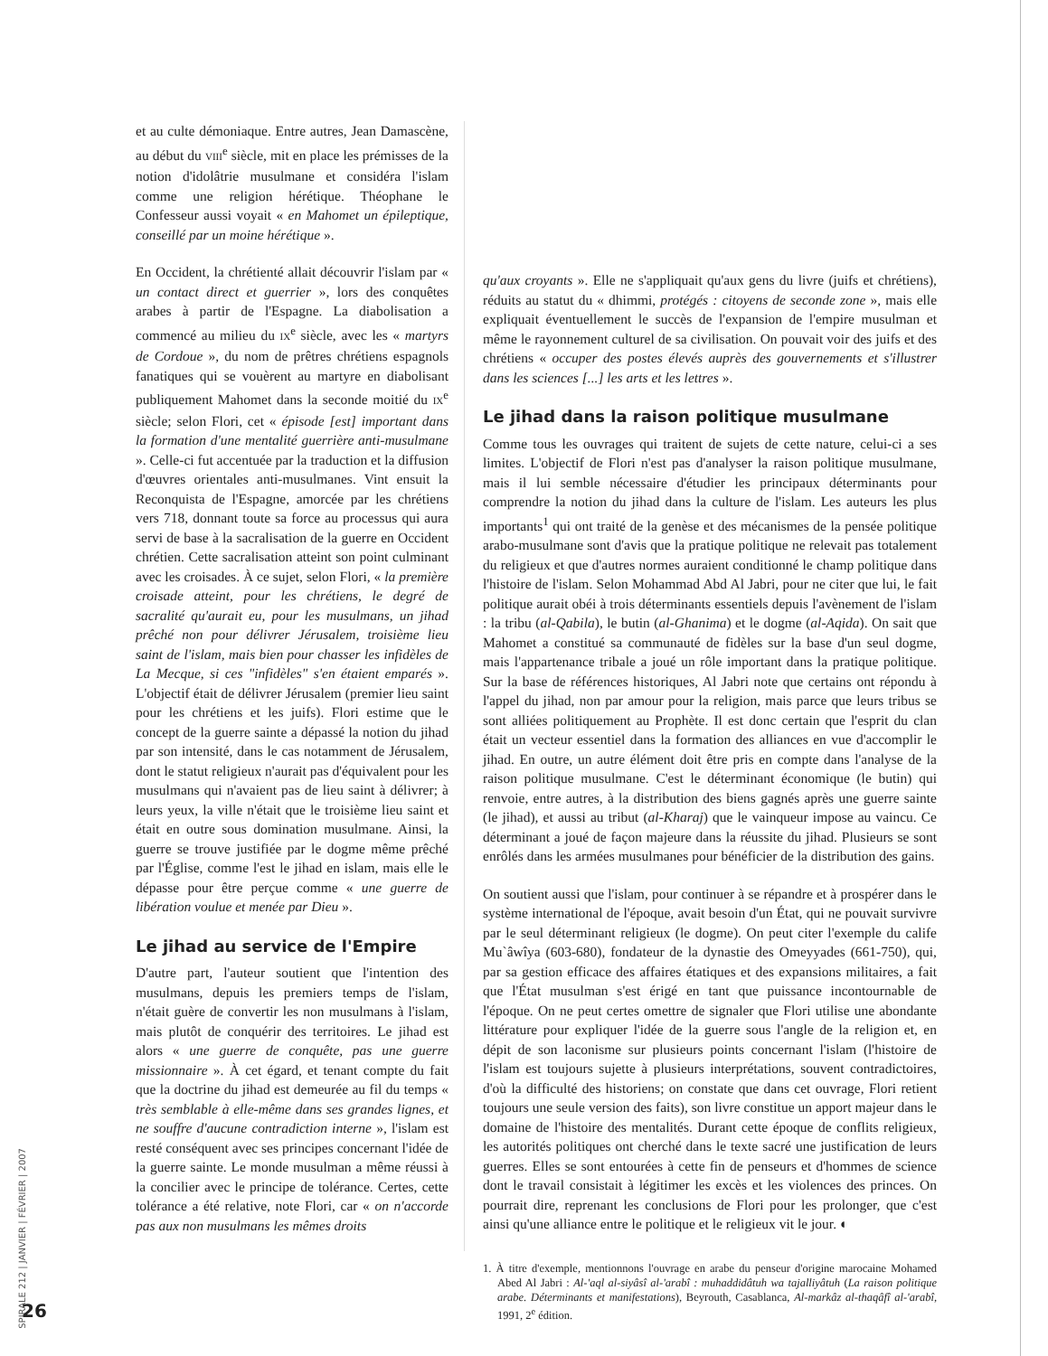et au culte démoniaque. Entre autres, Jean Damascène, au début du VIII<sup>e</sup> siècle, mit en place les prémisses de la notion d'idolâtrie musulmane et considéra l'islam comme une religion hérétique. Théophane le Confesseur aussi voyait « en Mahomet un épileptique, conseillé par un moine hérétique ».
En Occident, la chrétienté allait découvrir l'islam par « un contact direct et guerrier », lors des conquêtes arabes à partir de l'Espagne. La diabolisation a commencé au milieu du IX<sup>e</sup> siècle, avec les « martyrs de Cordoue », du nom de prêtres chrétiens espagnols fanatiques qui se vouèrent au martyre en diabolisant publiquement Mahomet dans la seconde moitié du IX<sup>e</sup> siècle; selon Flori, cet « épisode [est] important dans la formation d'une mentalité guerrière anti-musulmane ». Celle-ci fut accentuée par la traduction et la diffusion d'œuvres orientales anti-musulmanes. Vint ensuit la Reconquista de l'Espagne, amorcée par les chrétiens vers 718, donnant toute sa force au processus qui aura servi de base à la sacralisation de la guerre en Occident chrétien. Cette sacralisation atteint son point culminant avec les croisades. À ce sujet, selon Flori, « la première croisade atteint, pour les chrétiens, le degré de sacralité qu'aurait eu, pour les musulmans, un jihad prêché non pour délivrer Jérusalem, troisième lieu saint de l'islam, mais bien pour chasser les infidèles de La Mecque, si ces "infidèles" s'en étaient emparés ». L'objectif était de délivrer Jérusalem (premier lieu saint pour les chrétiens et les juifs). Flori estime que le concept de la guerre sainte a dépassé la notion du jihad par son intensité, dans le cas notamment de Jérusalem, dont le statut religieux n'aurait pas d'équivalent pour les musulmans qui n'avaient pas de lieu saint à délivrer; à leurs yeux, la ville n'était que le troisième lieu saint et était en outre sous domination musulmane. Ainsi, la guerre se trouve justifiée par le dogme même prêché par l'Église, comme l'est le jihad en islam, mais elle le dépasse pour être perçue comme « une guerre de libération voulue et menée par Dieu ».
Le jihad au service de l'Empire
D'autre part, l'auteur soutient que l'intention des musulmans, depuis les premiers temps de l'islam, n'était guère de convertir les non musulmans à l'islam, mais plutôt de conquérir des territoires. Le jihad est alors « une guerre de conquête, pas une guerre missionnaire ». À cet égard, et tenant compte du fait que la doctrine du jihad est demeurée au fil du temps « très semblable à elle-même dans ses grandes lignes, et ne souffre d'aucune contradiction interne », l'islam est resté conséquent avec ses principes concernant l'idée de la guerre sainte. Le monde musulman a même réussi à la concilier avec le principe de tolérance. Certes, cette tolérance a été relative, note Flori, car « on n'accorde pas aux non musulmans les mêmes droits
qu'aux croyants ». Elle ne s'appliquait qu'aux gens du livre (juifs et chrétiens), réduits au statut du « dhimmi, protégés : citoyens de seconde zone », mais elle expliquait éventuellement le succès de l'expansion de l'empire musulman et même le rayonnement culturel de sa civilisation. On pouvait voir des juifs et des chrétiens « occuper des postes élevés auprès des gouvernements et s'illustrer dans les sciences [...] les arts et les lettres ».
Le jihad dans la raison politique musulmane
Comme tous les ouvrages qui traitent de sujets de cette nature, celui-ci a ses limites. L'objectif de Flori n'est pas d'analyser la raison politique musulmane, mais il lui semble nécessaire d'étudier les principaux déterminants pour comprendre la notion du jihad dans la culture de l'islam. Les auteurs les plus importants<sup>1</sup> qui ont traité de la genèse et des mécanismes de la pensée politique arabo-musulmane sont d'avis que la pratique politique ne relevait pas totalement du religieux et que d'autres normes auraient conditionné le champ politique dans l'histoire de l'islam. Selon Mohammad Abd Al Jabri, pour ne citer que lui, le fait politique aurait obéi à trois déterminants essentiels depuis l'avènement de l'islam : la tribu (al-Qabila), le butin (al-Ghanima) et le dogme (al-Aqida). On sait que Mahomet a constitué sa communauté de fidèles sur la base d'un seul dogme, mais l'appartenance tribale a joué un rôle important dans la pratique politique. Sur la base de références historiques, Al Jabri note que certains ont répondu à l'appel du jihad, non par amour pour la religion, mais parce que leurs tribus se sont alliées politiquement au Prophète. Il est donc certain que l'esprit du clan était un vecteur essentiel dans la formation des alliances en vue d'accomplir le jihad. En outre, un autre élément doit être pris en compte dans l'analyse de la raison politique musulmane. C'est le déterminant économique (le butin) qui renvoie, entre autres, à la distribution des biens gagnés après une guerre sainte (le jihad), et aussi au tribut (al-Kharaj) que le vainqueur impose au vaincu. Ce déterminant a joué de façon majeure dans la réussite du jihad. Plusieurs se sont enrôlés dans les armées musulmanes pour bénéficier de la distribution des gains.
On soutient aussi que l'islam, pour continuer à se répandre et à prospérer dans le système international de l'époque, avait besoin d'un État, qui ne pouvait survivre par le seul déterminant religieux (le dogme). On peut citer l'exemple du calife Mu`âwîya (603-680), fondateur de la dynastie des Omeyyades (661-750), qui, par sa gestion efficace des affaires étatiques et des expansions militaires, a fait que l'État musulman s'est érigé en tant que puissance incontournable de l'époque. On ne peut certes omettre de signaler que Flori utilise une abondante littérature pour expliquer l'idée de la guerre sous l'angle de la religion et, en dépit de son laconisme sur plusieurs points concernant l'islam (l'histoire de l'islam est toujours sujette à plusieurs interprétations, souvent contradictoires, d'où la difficulté des historiens; on constate que dans cet ouvrage, Flori retient toujours une seule version des faits), son livre constitue un apport majeur dans le domaine de l'histoire des mentalités. Durant cette époque de conflits religieux, les autorités politiques ont cherché dans le texte sacré une justification de leurs guerres. Elles se sont entourées à cette fin de penseurs et d'hommes de science dont le travail consistait à légitimer les excès et les violences des princes. On pourrait dire, reprenant les conclusions de Flori pour les prolonger, que c'est ainsi qu'une alliance entre le politique et le religieux vit le jour. ◐
1. À titre d'exemple, mentionnons l'ouvrage en arabe du penseur d'origine marocaine Mohamed Abed Al Jabri : Al-'aql al-siyâsî al-'arabî : muhaddidâtuh wa tajalliyâtuh (La raison politique arabe. Déterminants et manifestations), Beyrouth, Casablanca, Al-markâz al-thaqâfî al-'arabî, 1991, 2<sup>e</sup> édition.
SPIRALE 212 | JANVIER | FÉVRIER | 2007
26